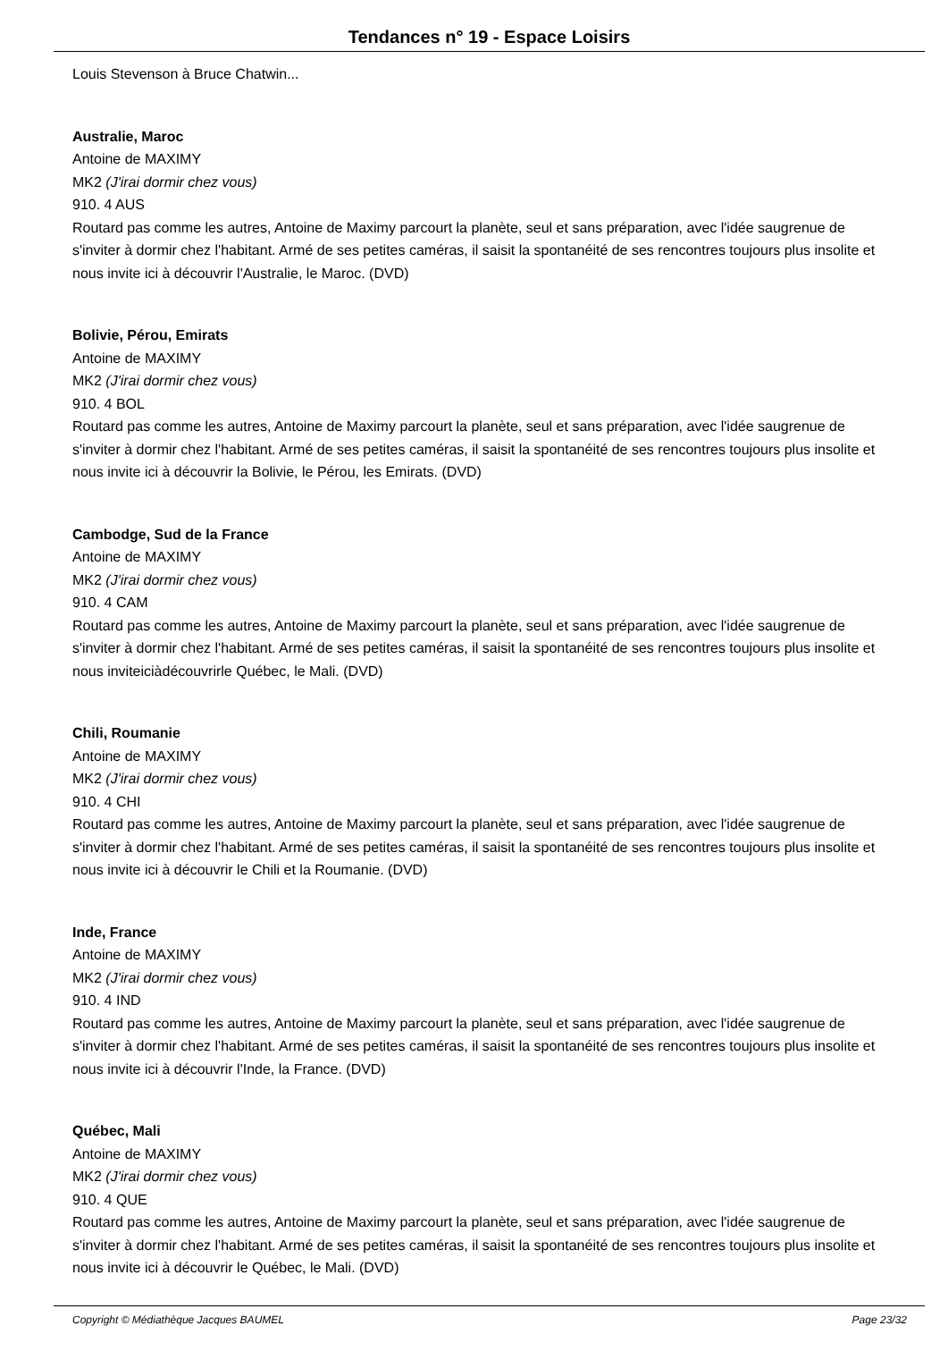Tendances n° 19 - Espace Loisirs
Louis Stevenson à Bruce Chatwin...
Australie, Maroc
Antoine de MAXIMY
MK2 (J'irai dormir chez vous)
910. 4 AUS
Routard pas comme les autres, Antoine de Maximy parcourt la planète, seul et sans préparation, avec l'idée saugrenue de s'inviter à dormir chez l'habitant. Armé de ses petites caméras, il saisit la spontanéité de ses rencontres toujours plus insolite et nous invite ici à découvrir l'Australie, le Maroc. (DVD)
Bolivie, Pérou, Emirats
Antoine de MAXIMY
MK2 (J'irai dormir chez vous)
910. 4 BOL
Routard pas comme les autres, Antoine de Maximy parcourt la planète, seul et sans préparation, avec l'idée saugrenue de s'inviter à dormir chez l'habitant. Armé de ses petites caméras, il saisit la spontanéité de ses rencontres toujours plus insolite et nous invite ici à découvrir la Bolivie, le Pérou, les Emirats. (DVD)
Cambodge, Sud de la France
Antoine de MAXIMY
MK2 (J'irai dormir chez vous)
910. 4 CAM
Routard pas comme les autres, Antoine de Maximy parcourt la planète, seul et sans préparation, avec l'idée saugrenue de s'inviter à dormir chez l'habitant. Armé de ses petites caméras, il saisit la spontanéité de ses rencontres toujours plus insolite et nous inviteiciàdécouvrirle Québec, le Mali. (DVD)
Chili, Roumanie
Antoine de MAXIMY
MK2 (J'irai dormir chez vous)
910. 4 CHI
Routard pas comme les autres, Antoine de Maximy parcourt la planète, seul et sans préparation, avec l'idée saugrenue de s'inviter à dormir chez l'habitant. Armé de ses petites caméras, il saisit la spontanéité de ses rencontres toujours plus insolite et nous invite ici à découvrir le Chili et la Roumanie. (DVD)
Inde, France
Antoine de MAXIMY
MK2 (J'irai dormir chez vous)
910. 4 IND
Routard pas comme les autres, Antoine de Maximy parcourt la planète, seul et sans préparation, avec l'idée saugrenue de s'inviter à dormir chez l'habitant. Armé de ses petites caméras, il saisit la spontanéité de ses rencontres toujours plus insolite et nous invite ici à découvrir l'Inde, la France. (DVD)
Québec, Mali
Antoine de MAXIMY
MK2 (J'irai dormir chez vous)
910. 4 QUE
Routard pas comme les autres, Antoine de Maximy parcourt la planète, seul et sans préparation, avec l'idée saugrenue de s'inviter à dormir chez l'habitant. Armé de ses petites caméras, il saisit la spontanéité de ses rencontres toujours plus insolite et nous invite ici à découvrir le Québec, le Mali. (DVD)
Copyright © Médiathèque Jacques BAUMEL Page 23/32